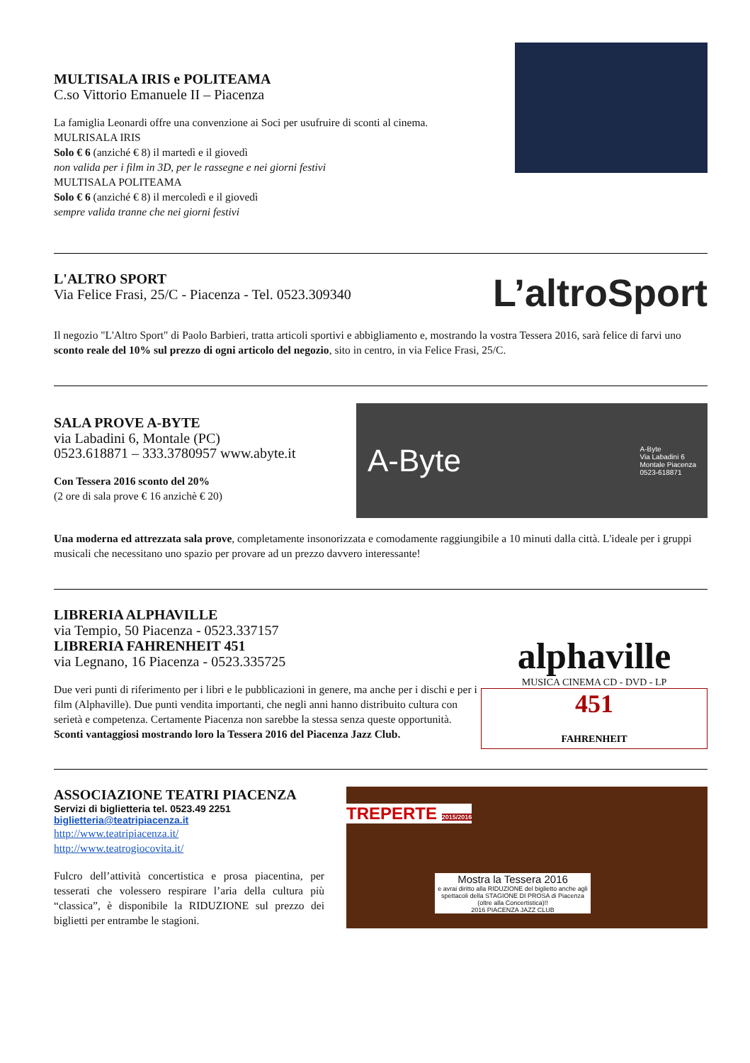MULTISALA IRIS e POLITEAMA
C.so Vittorio Emanuele II – Piacenza
La famiglia Leonardi offre una convenzione ai Soci per usufruire di sconti al cinema.
MULRISALA IRIS
Solo € 6 (anziché € 8) il martedì e il giovedì
non valida per i film in 3D, per le rassegne e nei giorni festivi
MULTISALA POLITEAMA
Solo € 6 (anziché € 8) il mercoledì e il giovedì
sempre valida tranne che nei giorni festivi
L'ALTRO SPORT
Via Felice Frasi, 25/C - Piacenza - Tel. 0523.309340
L’altroSport
Il negozio "L'Altro Sport" di Paolo Barbieri, tratta articoli sportivi e abbigliamento e, mostrando la vostra Tessera 2016, sarà felice di farvi uno sconto reale del 10% sul prezzo di ogni articolo del negozio, sito in centro, in via Felice Frasi, 25/C.
SALA PROVE A-BYTE
via Labadini 6, Montale (PC)
0523.618871 – 333.3780957 www.abyte.it
Con Tessera 2016 sconto del 20%
(2 ore di sala prove € 16 anzichè € 20)
A-Byte A-Byte
Via Labadini 6
Montale Piacenza
0523-618871
Una moderna ed attrezzata sala prove, completamente insonorizzata e comodamente raggiungibile a 10 minuti dalla città. L'ideale per i gruppi musicali che necessitano uno spazio per provare ad un prezzo davvero interessante!
LIBRERIA ALPHAVILLE
via Tempio, 50 Piacenza - 0523.337157
LIBRERIA FAHRENHEIT 451
via Legnano, 16 Piacenza - 0523.335725
Due veri punti di riferimento per i libri e le pubblicazioni in genere, ma anche per i dischi e per i film (Alphaville). Due punti vendita importanti, che negli anni hanno distribuito cultura con serietà e competenza. Certamente Piacenza non sarebbe la stessa senza queste opportunità.
Sconti vantaggiosi mostrando loro la Tessera 2016 del Piacenza Jazz Club.
alphaville
MUSICA CINEMA CD - DVD - LP
451
FAHRENHEIT
ASSOCIAZIONE TEATRI PIACENZA
Servizi di biglietteria tel. 0523.49 2251
biglietteria@teatripiacenza.it
http://www.teatripiacenza.it/
http://www.teatrogiocovita.it/
Fulcro dell’attività concertistica e prosa piacentina, per tesserati che volessero respirare l’aria della cultura più “classica”, è disponibile la RIDUZIONE sul prezzo dei biglietti per entrambe le stagioni.
TREPERTE 2015/2016
Mostra la Tessera 2016
e avrai diritto alla RIDUZIONE del biglietto anche agli spettacoli della STAGIONE DI PROSA di Piacenza (oltre alla Concertistica)!!
2016 PIACENZA JAZZ CLUB